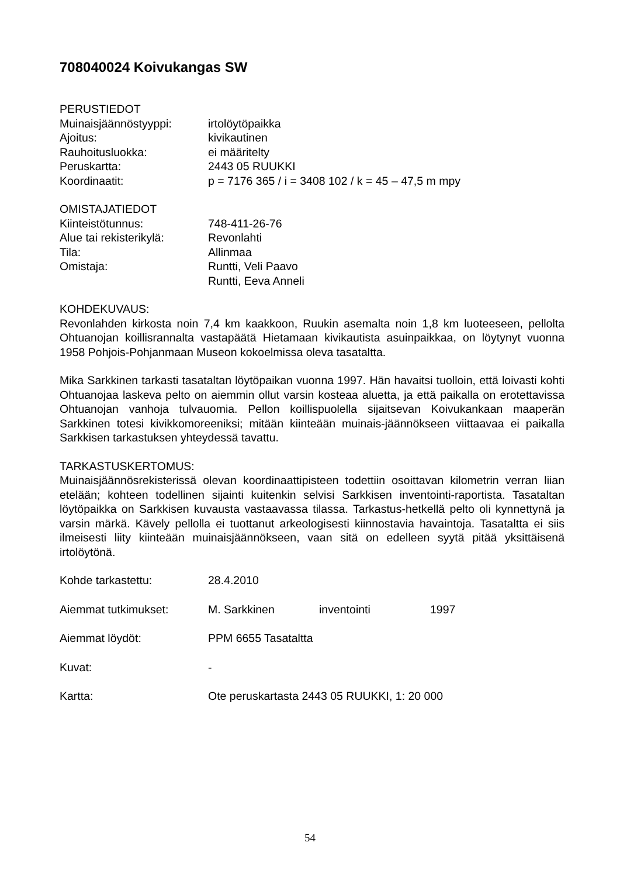708040024 Koivukangas SW
PERUSTIEDOT
Muinaisjäännöstyyppi: irtolöytöpaikka
Ajoitus: kivikautinen
Rauhoitusluokka: ei määritelty
Peruskartta: 2443 05 RUUKKI
Koordinaatit: p = 7176 365 / i = 3408 102 / k = 45 – 47,5 m mpy
OMISTAJATIEDOT
Kiinteistötunnus: 748-411-26-76
Alue tai rekisterikylä:
Revonlahti
Tila: Allinmaa
Omistaja: Runtti, Veli Paavo
Runtti, Eeva Anneli
KOHDEKUVAUS:
Revonlahden kirkosta noin 7,4 km kaakkoon, Ruukin asemalta noin 1,8 km luoteeseen, pellolta Ohtuanojan koillisrannalta vastapäätä Hietamaan kivikautista asuinpaikkaa, on löytynyt vuonna 1958 Pohjois-Pohjanmaan Museon kokoelmissa oleva tasataltta.
Mika Sarkkinen tarkasti tasataltan löytöpaikan vuonna 1997. Hän havaitsi tuolloin, että loivasti kohti Ohtuanojaa laskeva pelto on aiemmin ollut varsin kosteaa aluetta, ja että paikalla on erotettavissa Ohtuanojan vanhoja tulvauomia. Pellon koillispuolella sijaitsevan Koivukankaan maaperän Sarkkinen totesi kivikkomoreeniksi; mitään kiinteään muinais-jäännökseen viittaavaa ei paikalla Sarkkisen tarkastuksen yhteydessä tavattu.
TARKASTUSKERTOMUS:
Muinaisjäännösrekisterissä olevan koordinaattipisteen todettiin osoittavan kilometrin verran liian etelään; kohteen todellinen sijainti kuitenkin selvisi Sarkkisen inventointi-raportista. Tasataltan löytöpaikka on Sarkkisen kuvausta vastaavassa tilassa. Tarkastus-hetkellä pelto oli kynnettynä ja varsin märkä. Kävely pellolla ei tuottanut arkeologisesti kiinnostavia havaintoja. Tasataltta ei siis ilmeisesti liity kiinteään muinaisjäännökseen, vaan sitä on edelleen syytä pitää yksittäisenä irtolöytönä.
Kohde tarkastettu: 28.4.2010
Aiemmat tutkimukset: M. Sarkkinen inventointi 1997
Aiemmat löydöt: PPM 6655 Tasataltta
Kuvat: -
Kartta: Ote peruskartasta 2443 05 RUUKKI, 1: 20 000
54